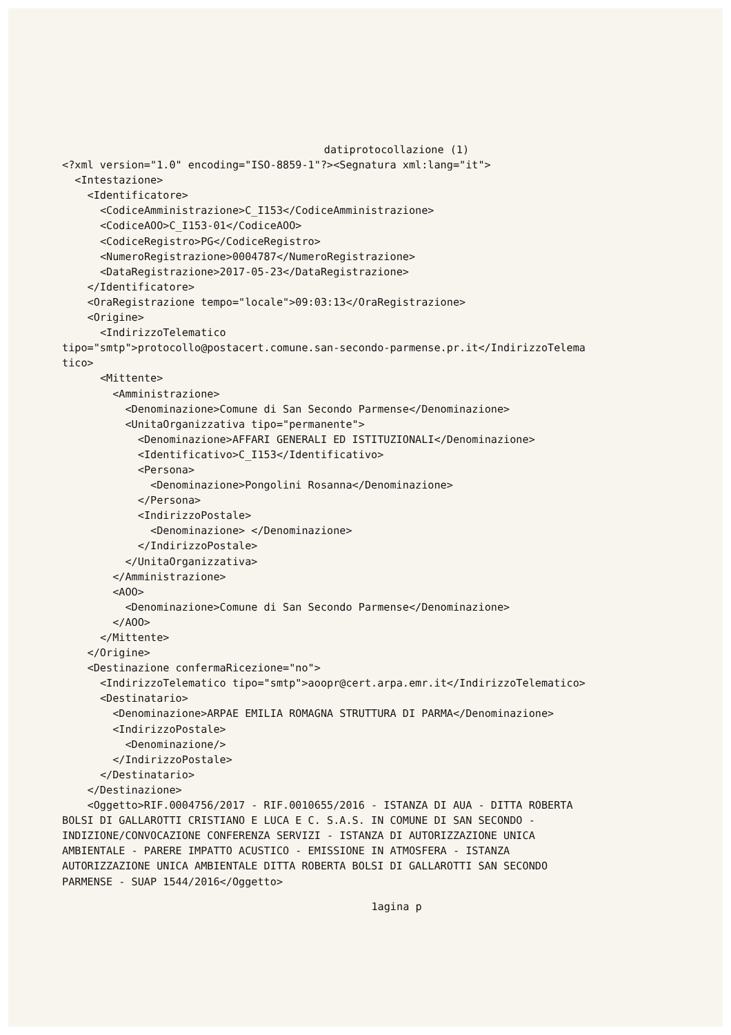datiprotocollazione (1)
<?xml version="1.0" encoding="ISO-8859-1"?><Segnatura xml:lang="it">
  <Intestazione>
    <Identificatore>
      <CodiceAmministrazione>C_I153</CodiceAmministrazione>
      <CodiceAOO>C_I153-01</CodiceAOO>
      <CodiceRegistro>PG</CodiceRegistro>
      <NumeroRegistrazione>0004787</NumeroRegistrazione>
      <DataRegistrazione>2017-05-23</DataRegistrazione>
    </Identificatore>
    <OraRegistrazione tempo="locale">09:03:13</OraRegistrazione>
    <Origine>
      <IndirizzoTelematico
tipo="smtp">protocollo@postacert.comune.san-secondo-parmense.pr.it</IndirizzoTelema
tico>
      <Mittente>
        <Amministrazione>
          <Denominazione>Comune di San Secondo Parmense</Denominazione>
          <UnitaOrganizzativa tipo="permanente">
            <Denominazione>AFFARI GENERALI ED ISTITUZIONALI</Denominazione>
            <Identificativo>C_I153</Identificativo>
            <Persona>
              <Denominazione>Pongolini Rosanna</Denominazione>
            </Persona>
            <IndirizzoPostale>
              <Denominazione> </Denominazione>
            </IndirizzoPostale>
          </UnitaOrganizzativa>
        </Amministrazione>
        <AOO>
          <Denominazione>Comune di San Secondo Parmense</Denominazione>
        </AOO>
      </Mittente>
    </Origine>
    <Destinazione confermaRicezione="no">
      <IndirizzoTelematico tipo="smtp">aoopr@cert.arpa.emr.it</IndirizzoTelematico>
      <Destinatario>
        <Denominazione>ARPAE EMILIA ROMAGNA STRUTTURA DI PARMA</Denominazione>
        <IndirizzoPostale>
          <Denominazione/>
        </IndirizzoPostale>
      </Destinatario>
    </Destinazione>
    <Oggetto>RIF.0004756/2017 - RIF.0010655/2016 - ISTANZA DI AUA - DITTA ROBERTA
BOLSI DI GALLAROTTI CRISTIANO E LUCA E C. S.A.S. IN COMUNE DI SAN SECONDO -
INDIZIONE/CONVOCAZIONE CONFERENZA SERVIZI - ISTANZA DI AUTORIZZAZIONE UNICA
AMBIENTALE - PARERE IMPATTO ACUSTICO - EMISSIONE IN ATMOSFERA - ISTANZA
AUTORIZZAZIONE UNICA AMBIENTALE DITTA ROBERTA BOLSI DI GALLAROTTI SAN SECONDO
PARMENSE - SUAP 1544/2016</Oggetto>
1agina p